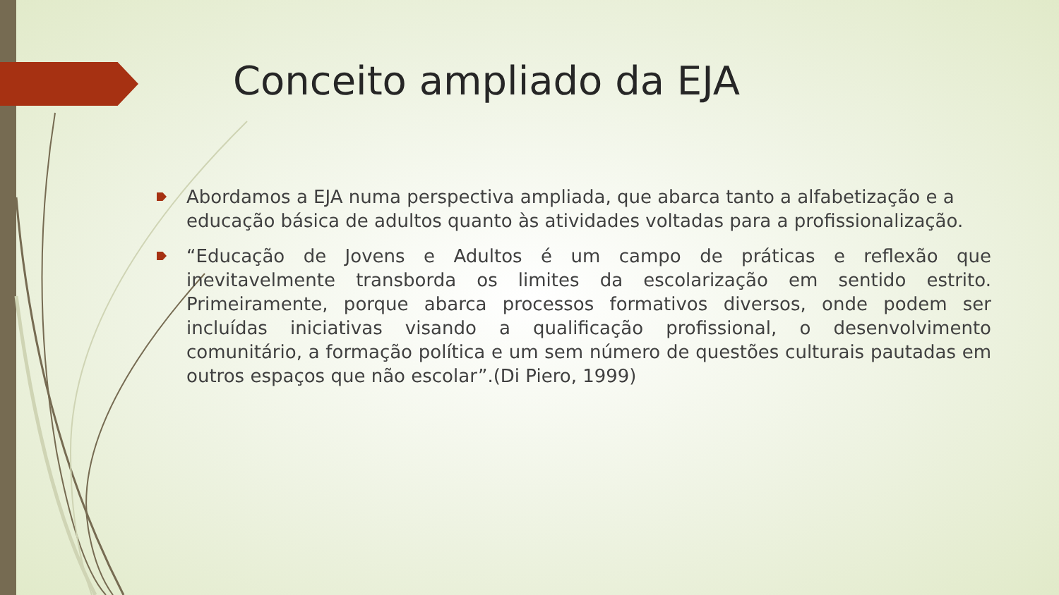Conceito ampliado da EJA
Abordamos a EJA numa perspectiva ampliada, que abarca tanto a alfabetização e a educação básica de adultos quanto às atividades voltadas para a profissionalização.
“Educação de Jovens e Adultos é um campo de práticas e reflexão que inevitavelmente transborda os limites da escolarização em sentido estrito. Primeiramente, porque abarca processos formativos diversos, onde podem ser incluídas iniciativas visando a qualificação profissional, o desenvolvimento comunitário, a formação política e um sem número de questões culturais pautadas em outros espaços que não escolar”.(Di Piero, 1999)